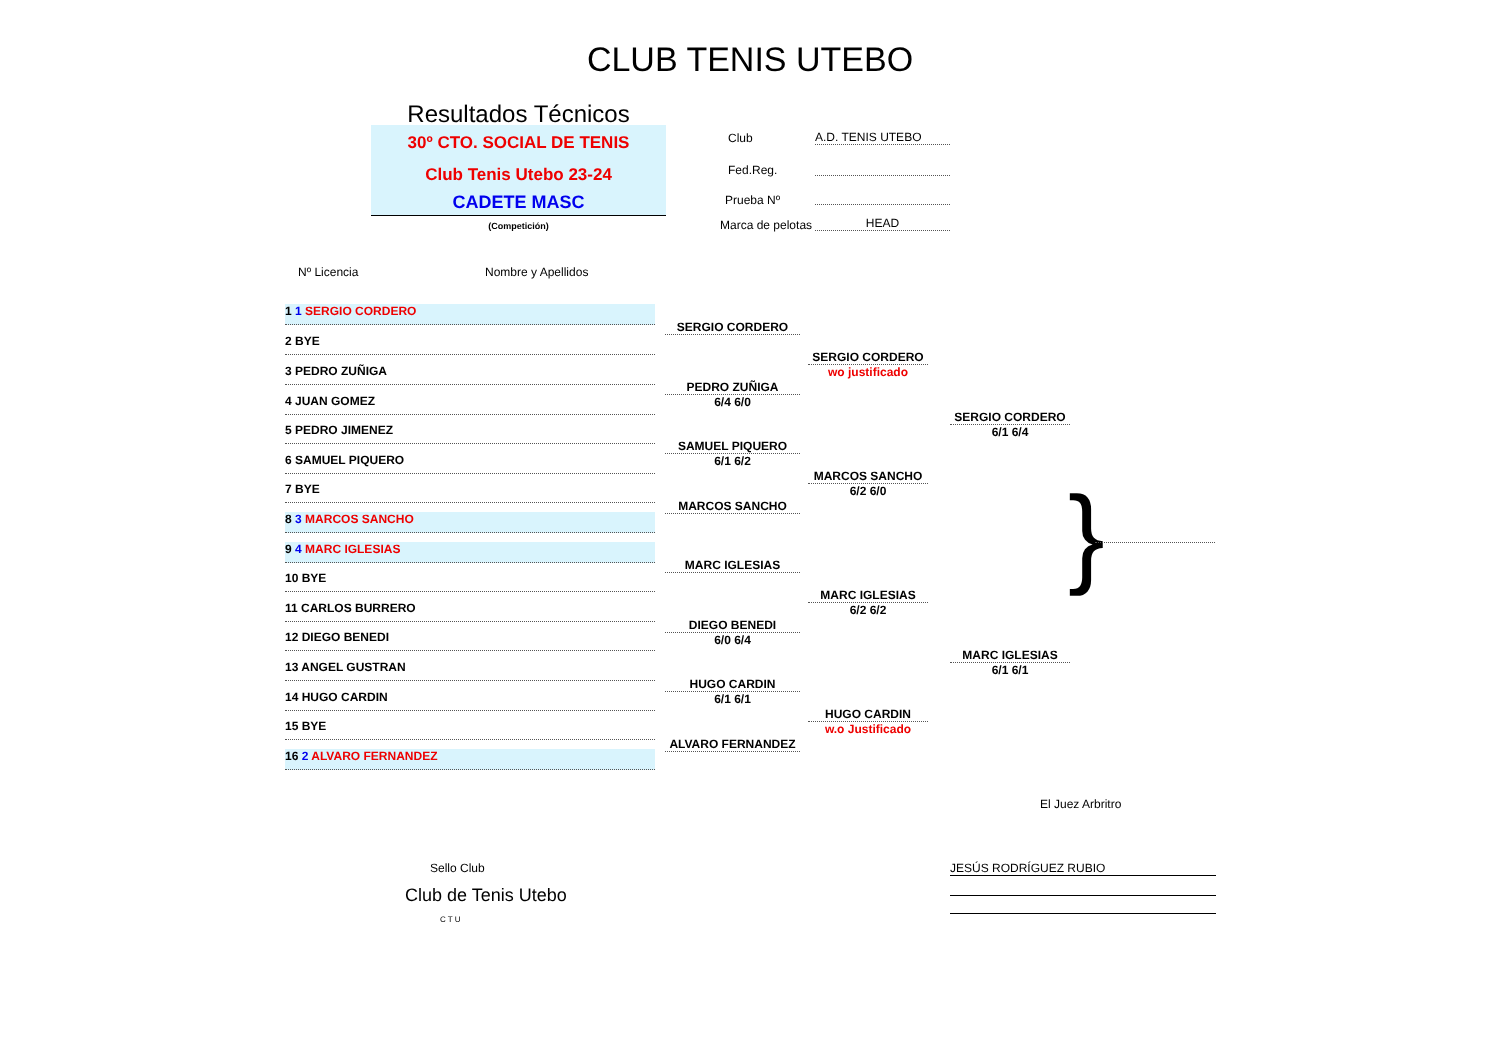CLUB TENIS UTEBO
Resultados Técnicos
30º CTO. SOCIAL DE TENIS
Club Tenis Utebo 23-24
CADETE MASC
(Competición)
Club A.D. TENIS UTEBO
Fed.Reg.
Prueba Nº
Marca de pelotas HEAD
Nº Licencia Nombre y Apellidos
1 1 SERGIO CORDERO
2 BYE
3 PEDRO ZUÑIGA
4 JUAN GOMEZ
5 PEDRO JIMENEZ
6 SAMUEL PIQUERO
7 BYE
8 3 MARCOS SANCHO
9 4 MARC IGLESIAS
10 BYE
11 CARLOS BURRERO
12 DIEGO BENEDI
13 ANGEL GUSTRAN
14 HUGO CARDIN
15 BYE
16 2 ALVARO FERNANDEZ
SERGIO CORDERO
PEDRO ZUÑIGA
6/4 6/0
SAMUEL PIQUERO
6/1 6/2
MARCOS SANCHO
MARC IGLESIAS
DIEGO BENEDI
6/0 6/4
HUGO CARDIN
6/1 6/1
ALVARO FERNANDEZ
SERGIO CORDERO
wo justificado
MARCOS SANCHO
6/2 6/0
MARC IGLESIAS
6/2 6/2
HUGO CARDIN
w.o Justificado
SERGIO CORDERO
6/1 6/4
MARC IGLESIAS
6/1 6/1
}
El Juez Arbritro
Sello Club JESÚS RODRÍGUEZ RUBIO
Club de Tenis Utebo
C T U